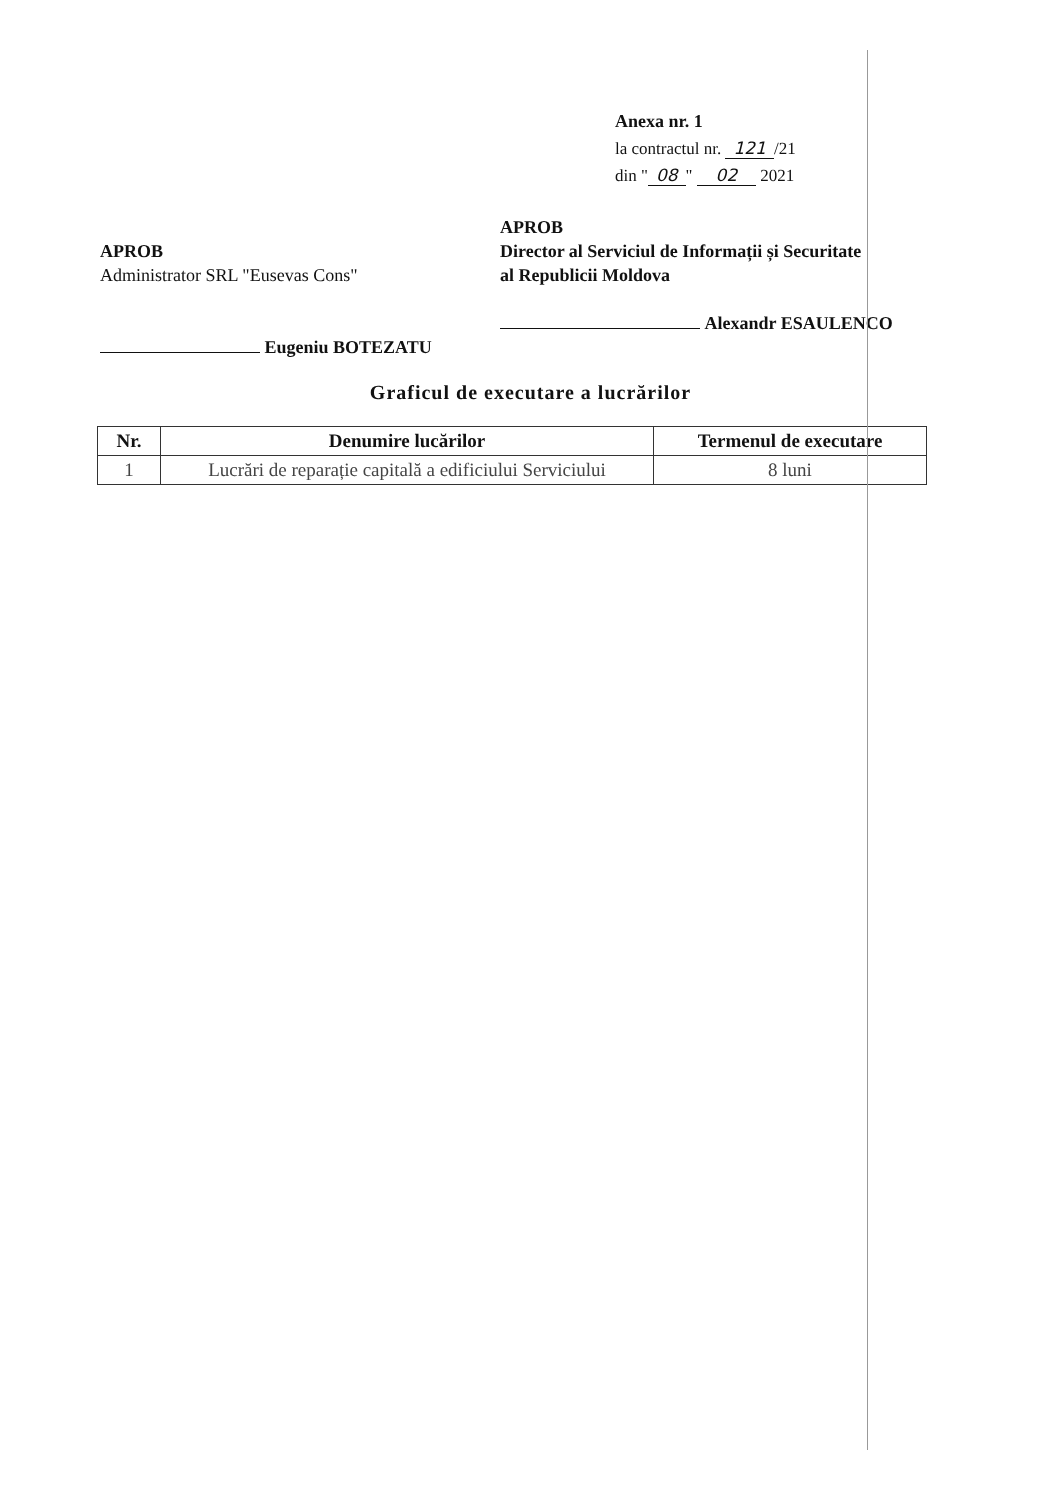Anexa nr. 1
la contractul nr. 121 /21
din " 08 " 02 2021
APROB
Administrator SRL "Eusevas Cons"
Eugeniu BOTEZATU
APROB
Director al Serviciul de Informații și Securitate
al Republicii Moldova
Alexandr ESAULENCO
Graficul de executare a lucrărilor
| Nr. | Denumire lucărilor | Termenul de executare |
| --- | --- | --- |
| 1 | Lucrări de reparație capitală a edificiului Serviciului | 8 luni |